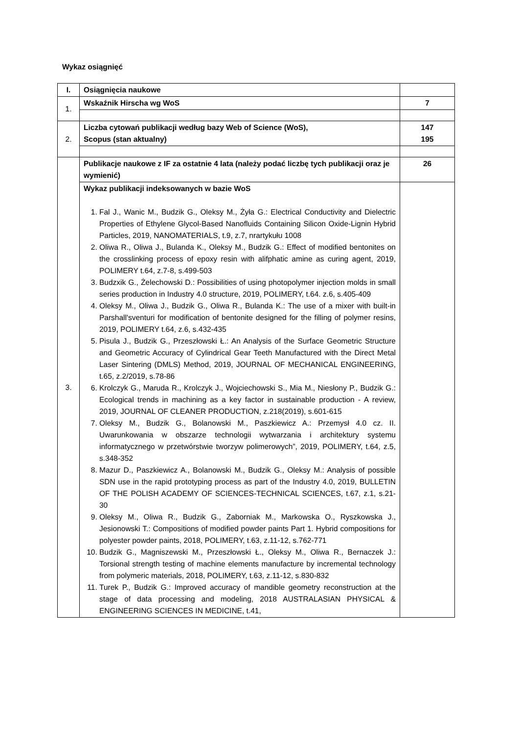Wykaz osiągnięć
| I. | Osiągnięcia naukowe | |
| 1. | Wskaźnik Hirscha wg WoS | 7 |
| 2. | Liczba cytowań publikacji według bazy Web of Science (WoS), Scopus (stan aktualny) | 147 195 |
| 3. | Publikacje naukowe z IF za ostatnie 4 lata (należy podać liczbę tych publikacji oraz je wymienić) | 26 |
| | Wykaz publikacji indeksowanych w bazie WoS 1. Fal J., Wanic M., Budzik G., Oleksy M., Żyła G.: Electrical Conductivity and Dielectric Properties of Ethylene Glycol-Based Nanofluids Containing Silicon Oxide-Lignin Hybrid Particles, 2019, NANOMATERIALS, t.9, z.7, nrartykułu 1008 2. Oliwa R., Oliwa J., Bulanda K., Oleksy M., Budzik G.: Effect of modified bentonites on the crosslinking process of epoxy resin with alifphatic amine as curing agent, 2019, POLIMERY t.64, z.7-8, s.499-503 3. Budzxik G., Żelechowski D.: Possibilities of using photopolymer injection molds in small series production in Industry 4.0 structure, 2019, POLIMERY, t.64. z.6, s.405-409 4. Oleksy M., Oliwa J., Budzik G., Oliwa R., Bulanda K.: The use of a mixer with built-in Parshall'sventuri for modification of bentonite designed for the filling of polymer resins, 2019, POLIMERY t.64, z.6, s.432-435 5. Pisula J., Budzik G., Przeszłowski Ł.: An Analysis of the Surface Geometric Structure and Geometric Accuracy of Cylindrical Gear Teeth Manufactured with the Direct Metal Laser Sintering (DMLS) Method, 2019, JOURNAL OF MECHANICAL ENGINEERING, t.65, z.2/2019, s.78-86 6. Krolczyk G., Maruda R., Krolczyk J., Wojciechowski S., Mia M., Niesłony P., Budzik G.: Ecological trends in machining as a key factor in sustainable production - A review, 2019, JOURNAL OF CLEANER PRODUCTION, z.218(2019), s.601-615 7. Oleksy M., Budzik G., Bolanowski M., Paszkiewicz A.: Przemysł 4.0 cz. II. Uwarunkowania w obszarze technologii wytwarzania i architektury systemu informatycznego w przetwórstwie tworzyw polimerowych”, 2019, POLIMERY, t.64, z.5, s.348-352 8. Mazur D., Paszkiewicz A., Bolanowski M., Budzik G., Oleksy M.: Analysis of possible SDN use in the rapid prototyping process as part of the Industry 4.0, 2019, BULLETIN OF THE POLISH ACADEMY OF SCIENCES-TECHNICAL SCIENCES, t.67, z.1, s.21-30 9. Oleksy M., Oliwa R., Budzik G., Zaborniak M., Markowska O., Ryszkowska J., Jesionowski T.: Compositions of modified powder paints Part 1. Hybrid compositions for polyester powder paints, 2018, POLIMERY, t.63, z.11-12, s.762-771 10. Budzik G., Magniszewski M., Przeszłowski Ł., Oleksy M., Oliwa R., Bernaczek J.: Torsional strength testing of machine elements manufacture by incremental technology from polymeric materials, 2018, POLIMERY, t.63, z.11-12, s.830-832 11. Turek P., Budzik G.: Improved accuracy of mandible geometry reconstruction at the stage of data processing and modeling, 2018 AUSTRALASIAN PHYSICAL & ENGINEERING SCIENCES IN MEDICINE, t.41, | |